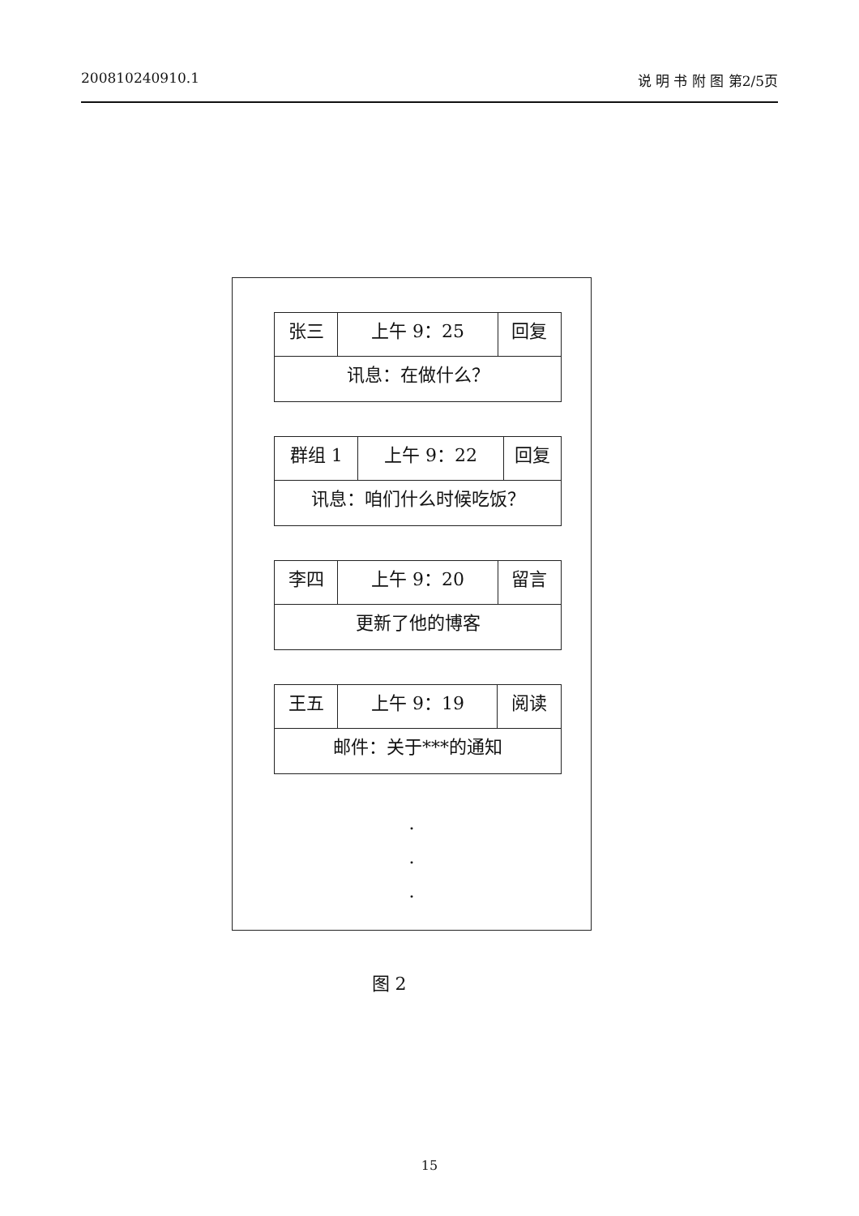200810240910.1 说 明 书 附 图 第2/5页
| 张三 | 上午 9：25 | 回复 |
| 讯息：在做什么？ | | |
| 群组 1 | 上午 9：22 | 回复 |
| 讯息：咱们什么时候吃饭？ | | |
| 李四 | 上午 9：20 | 留言 |
| 更新了他的博客 | | |
| 王五 | 上午 9：19 | 阅读 |
| 邮件：关于***的通知 | | |
.
.
.
图 2
15